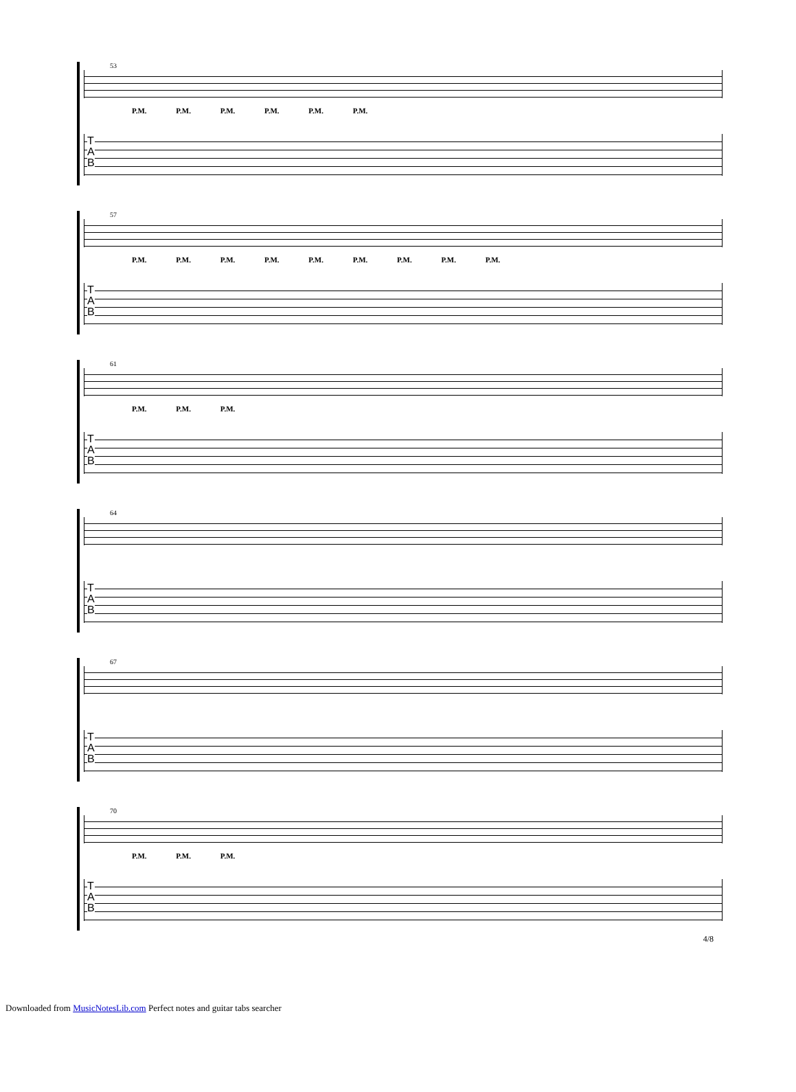53
P.M. P.M. P.M. P.M. P.M. P.M.
T
A
B
57
P.M. P.M. P.M. P.M. P.M. P.M. P.M. P.M. P.M.
T
A
B
61
P.M. P.M. P.M.
T
A
B
64
T
A
B
67
T
A
B
70
P.M. P.M. P.M.
T
A
B
4/8
Downloaded from MusicNotesLib.com Perfect notes and guitar tabs searcher